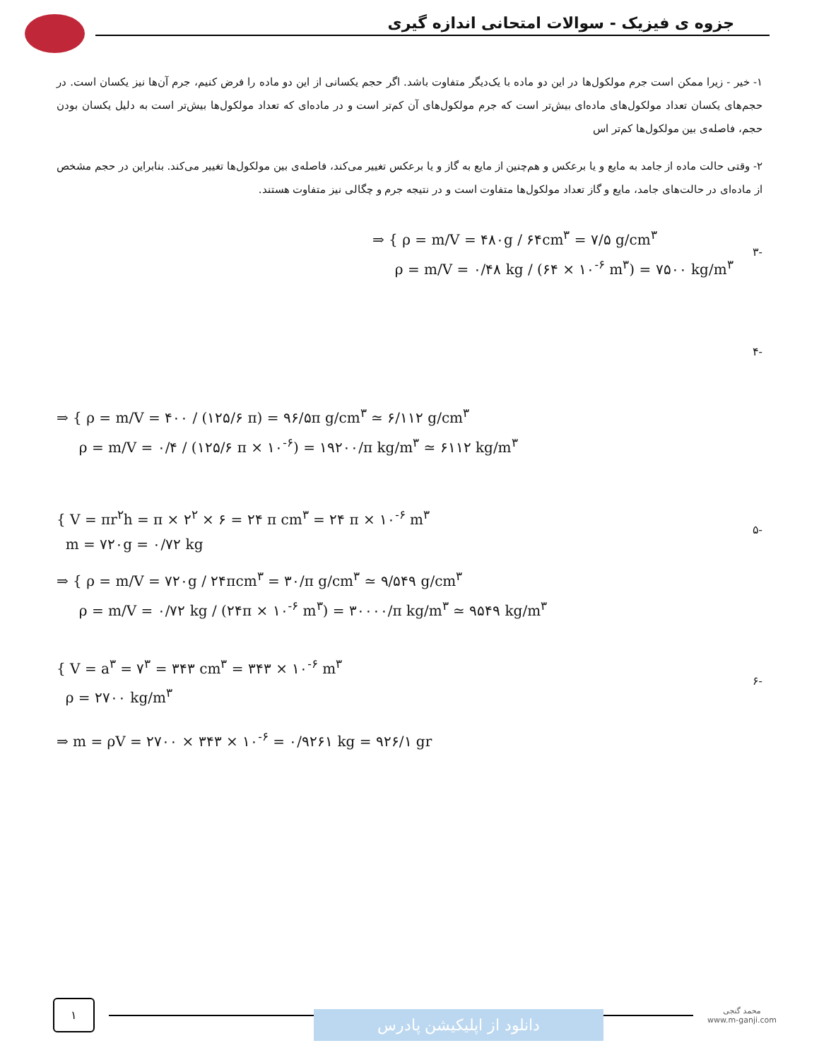جزوه ی فیزیک - سوالات امتحانی اندازه گیری
۱- خیر - زیرا ممکن است جرم مولکول‌ها در این دو ماده با یک‌دیگر متفاوت باشد. اگر حجم یکسانی از این دو ماده را فرض کنیم، جرم آن‌ها نیز یکسان است. در حجم‌های یکسان تعداد مولکول‌های ماده‌ای بیش‌تر است که جرم مولکول‌های آن کم‌تر است و در ماده‌ای که تعداد مولکول‌ها بیش‌تر است به دلیل یکسان بودن حجم، فاصله‌ی بین مولکول‌ها کم‌تر اس
۲- وقتی حالت ماده از جامد به مایع و یا برعکس و هم‌چنین از مایع به گاز و یا برعکس تغییر می‌کند، فاصله‌ی بین مولکول‌ها تغییر می‌کند. بنابراین در حجم مشخص از ماده‌ای در حالت‌های جامد، مایع و گاز تعداد مولکول‌ها متفاوت است و در نتیجه جرم و چگالی نیز متفاوت هستند.
⇒ { ρ = m/V = ۴۸۰g / ۶۴cm<sup>۳</sup> = ۷/۵ g/cm<sup>۳</sup>
ρ = m/V = ۰/۴۸ kg / (۶۴ × ۱۰<sup>-۶</sup> m<sup>۳</sup>) = ۷۵۰۰ kg/m<sup>۳</sup>
-۳
-۴
⇒ { ρ = m/V = ۴۰۰ / (۱۲۵/۶ π) = ۹۶/۵π g/cm<sup>۳</sup> ≃ ۶/۱۱۲ g/cm<sup>۳</sup>
ρ = m/V = ۰/۴ / (۱۲۵/۶ π × ۱۰<sup>-۶</sup>) = ۱۹۲۰۰/π kg/m<sup>۳</sup> ≃ ۶۱۱۲ kg/m<sup>۳</sup>
{ V = πr<sup>۲</sup>h = π × ۲<sup>۲</sup> × ۶ = ۲۴ π cm<sup>۳</sup> = ۲۴ π × ۱۰<sup>-۶</sup> m<sup>۳</sup>
m = ۷۲۰g = ۰/۷۲ kg
-۵
⇒ { ρ = m/V = ۷۲۰g / ۲۴πcm<sup>۳</sup> = ۳۰/π g/cm<sup>۳</sup> ≃ ۹/۵۴۹ g/cm<sup>۳</sup>
ρ = m/V = ۰/۷۲ kg / (۲۴π × ۱۰<sup>-۶</sup> m<sup>۳</sup>) = ۳۰۰۰۰/π kg/m<sup>۳</sup> ≃ ۹۵۴۹ kg/m<sup>۳</sup>
{ V = a<sup>۳</sup> = ۷<sup>۳</sup> = ۳۴۳ cm<sup>۳</sup> = ۳۴۳ × ۱۰<sup>-۶</sup> m<sup>۳</sup>
ρ = ۲۷۰۰ kg/m<sup>۳</sup>
-۶
⇒ m = ρV = ۲۷۰۰ × ۳۴۳ × ۱۰<sup>-۶</sup> = ۰/۹۲۶۱ kg = ۹۲۶/۱ gr
۱
دانلود از اپلیکیشن پادرس
محمد گنجی
www.m-ganji.com